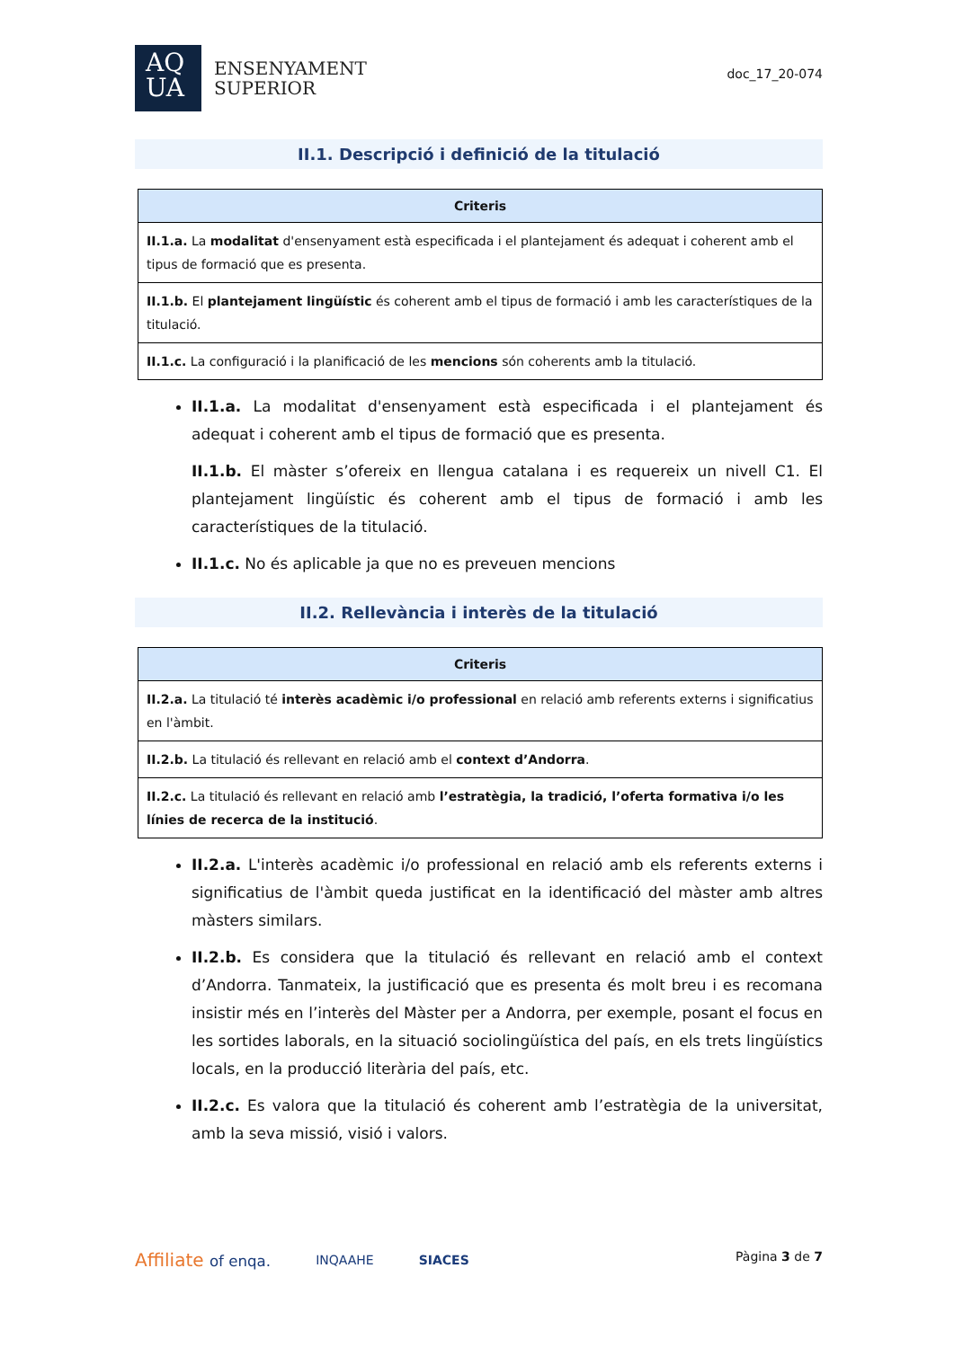AQ
UA
ENSENYAMENT
SUPERIOR
doc_17_20-074
II.1. Descripció i definició de la titulació
| Criteris |
| --- |
| II.1.a. La modalitat d'ensenyament està especificada i el plantejament és adequat i coherent amb el tipus de formació que es presenta. |
| II.1.b. El plantejament lingüístic és coherent amb el tipus de formació i amb les característiques de la titulació. |
| II.1.c. La configuració i la planificació de les mencions són coherents amb la titulació. |
II.1.a. La modalitat d'ensenyament està especificada i el plantejament és adequat i coherent amb el tipus de formació que es presenta.
II.1.b. El màster s’ofereix en llengua catalana i es requereix un nivell C1. El plantejament lingüístic és coherent amb el tipus de formació i amb les característiques de la titulació.
II.1.c. No és aplicable ja que no es preveuen mencions
II.2. Rellevància i interès de la titulació
| Criteris |
| --- |
| II.2.a. La titulació té interès acadèmic i/o professional en relació amb referents externs i significatius en l'àmbit. |
| II.2.b. La titulació és rellevant en relació amb el context d’Andorra . |
| II.2.c. La titulació és rellevant en relació amb l’estratègia, la tradició, l’oferta formativa i/o les línies de recerca de la institució . |
II.2.a. L'interès acadèmic i/o professional en relació amb els referents externs i significatius de l'àmbit queda justificat en la identificació del màster amb altres màsters similars.
II.2.b. Es considera que la titulació és rellevant en relació amb el context d’Andorra. Tanmateix, la justificació que es presenta és molt breu i es recomana insistir més en l’interès del Màster per a Andorra, per exemple, posant el focus en les sortides laborals, en la situació sociolingüística del país, en els trets lingüístics locals, en la producció literària del país, etc.
II.2.c. Es valora que la titulació és coherent amb l’estratègia de la universitat, amb la seva missió, visió i valors.
Affiliate of enqa. INQAAHE SIACES
Pàgina 3 de 7